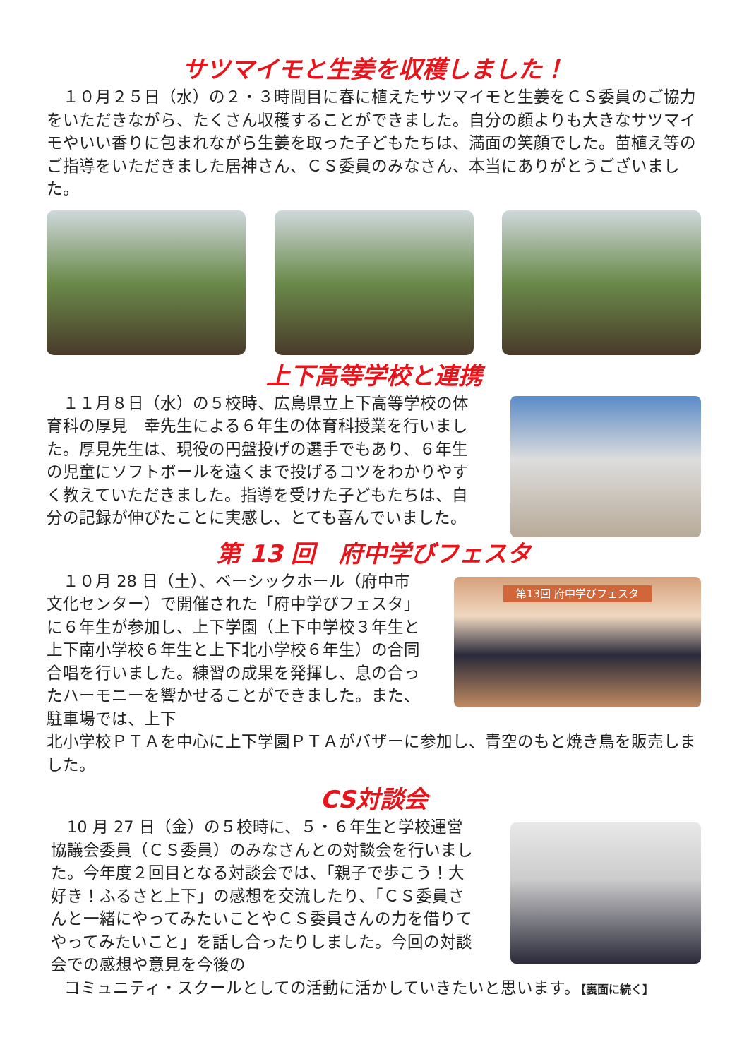サツマイモと生姜を収穫しました！
　１０月２５日（水）の２・３時間目に春に植えたサツマイモと生姜をＣＳ委員のご協力をいただきながら、たくさん収穫することができました。自分の顔よりも大きなサツマイモやいい香りに包まれながら生姜を取った子どもたちは、満面の笑顔でした。苗植え等のご指導をいただきました居神さん、ＣＳ委員のみなさん、本当にありがとうございました。
上下高等学校と連携
　１１月８日（水）の５校時、広島県立上下高等学校の体育科の厚見　幸先生による６年生の体育科授業を行いました。厚見先生は、現役の円盤投げの選手でもあり、６年生の児童にソフトボールを遠くまで投げるコツをわかりやすく教えていただきました。指導を受けた子どもたちは、自分の記録が伸びたことに実感し、とても喜んでいました。
第 13 回　府中学びフェスタ
　１０月 28 日（土）、ベーシックホール（府中市文化センター）で開催された「府中学びフェスタ」に６年生が参加し、上下学園（上下中学校３年生と上下南小学校６年生と上下北小学校６年生）の合同合唱を行いました。練習の成果を発揮し、息の合ったハーモニーを響かせることができました。また、駐車場では、上下
第13回 府中学びフェスタ
北小学校ＰＴＡを中心に上下学園ＰＴＡがバザーに参加し、青空のもと焼き鳥を販売しました。
CS対談会
　10 月 27 日（金）の５校時に、５・６年生と学校運営協議会委員（ＣＳ委員）のみなさんとの対談会を行いました。今年度２回目となる対談会では、「親子で歩こう！大好き！ふるさと上下」の感想を交流したり、「ＣＳ委員さんと一緒にやってみたいことやＣＳ委員さんの力を借りてやってみたいこと」を話し合ったりしました。今回の対談会での感想や意見を今後の
コミュニティ・スクールとしての活動に活かしていきたいと思います。【裏面に続く】